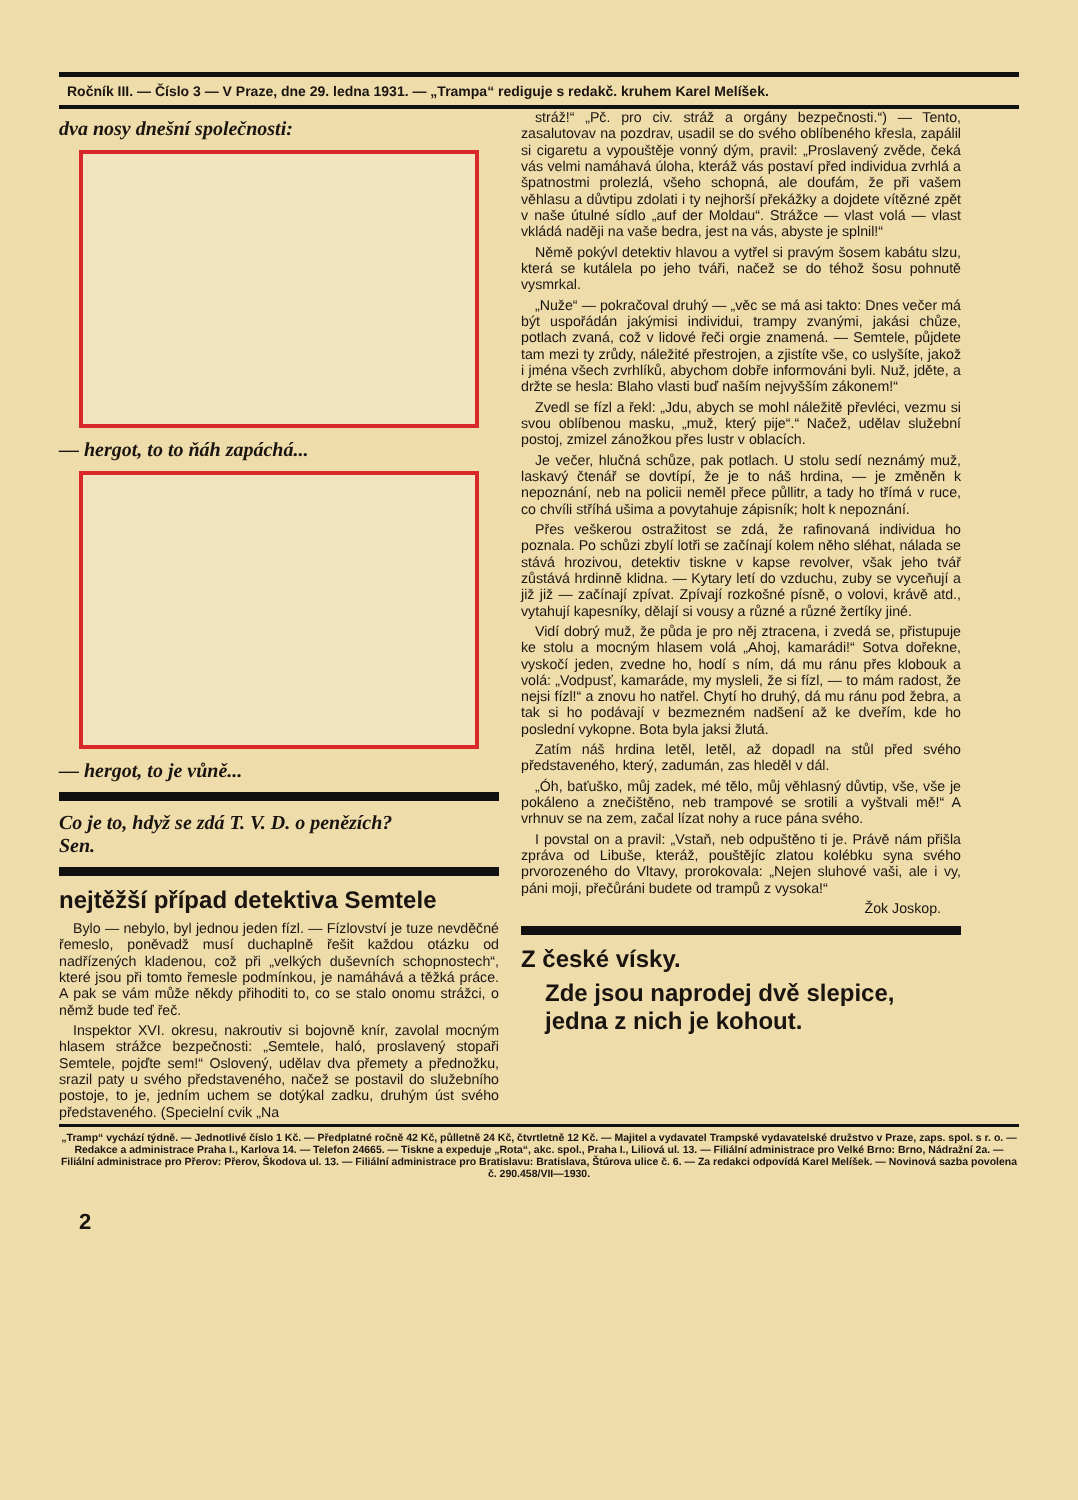Ročník III. — Číslo 3 — V Praze, dne 29. ledna 1931. — „Trampa“ rediguje s redakč. kruhem Karel Melíšek.
dva nosy dnešní společnosti:
— hergot, to to ňáh zapáchá...
— hergot, to je vůně...
Co je to, hdyž se zdá T. V. D. o penězích?
Sen.
nejtěžší případ detektiva Semtele
Bylo — nebylo, byl jednou jeden fízl. — Fízlovství je tuze nevděčné řemeslo, poněvadž musí duchaplně řešit každou otázku od nadřízených kladenou, což při „velkých duševních schopnostech“, které jsou při tomto řemesle podmínkou, je namáhává a těžká práce. A pak se vám může někdy přihoditi to, co se stalo onomu strážci, o němž bude teď řeč.
Inspektor XVI. okresu, nakroutiv si bojovně knír, zavolal mocným hlasem strážce bezpečnosti: „Semtele, haló, proslavený stopaři Semtele, pojďte sem!“ Oslovený, udělav dva přemety a přednožku, srazil paty u svého představeného, načež se postavil do služebního postoje, to je, jedním uchem se dotýkal zadku, druhým úst svého představeného. (Specielní cvik „Na
stráž!“ „Pč. pro civ. stráž a orgány bezpečnosti.“) — Tento, zasalutovav na pozdrav, usadil se do svého oblíbeného křesla, zapálil si cigaretu a vypouštěje vonný dým, pravil: „Proslavený zvěde, čeká vás velmi namáhavá úloha, kteráž vás postaví před individua zvrhlá a špatnostmi prolezlá, všeho schopná, ale doufám, že při vašem věhlasu a důvtipu zdolati i ty nejhorší překážky a dojdete vítězné zpět v naše útulné sídlo „auf der Moldau“. Strážce — vlast volá — vlast vkládá naději na vaše bedra, jest na vás, abyste je splnil!“
Němě pokývl detektiv hlavou a vytřel si pravým šosem kabátu slzu, která se kutálela po jeho tváři, načež se do téhož šosu pohnutě vysmrkal.
„Nuže“ — pokračoval druhý — „věc se má asi takto: Dnes večer má být uspořádán jakýmisi individui, trampy zvanými, jakási chůze, potlach zvaná, což v lidové řeči orgie znamená. — Semtele, půjdete tam mezi ty zrůdy, náležité přestrojen, a zjistíte vše, co uslyšíte, jakož i jména všech zvrhlíků, abychom dobře informováni byli. Nuž, jděte, a držte se hesla: Blaho vlasti buď naším nejvyšším zákonem!“
Zvedl se fízl a řekl: „Jdu, abych se mohl náležitě převléci, vezmu si svou oblíbenou masku, „muž, který pije“.“ Načež, udělav služební postoj, zmizel zánožkou přes lustr v oblacích.
Je večer, hlučná schůze, pak potlach. U stolu sedí neznámý muž, laskavý čtenář se dovtípí, že je to náš hrdina, — je změněn k nepoznání, neb na policii neměl přece půllitr, a tady ho třímá v ruce, co chvíli stříhá ušima a povytahuje zápisník; holt k nepoznání.
Přes veškerou ostražitost se zdá, že rafinovaná individua ho poznala. Po schůzi zbylí lotři se začínají kolem něho sléhat, nálada se stává hrozivou, detektiv tiskne v kapse revolver, však jeho tvář zůstává hrdinně klidna. — Kytary letí do vzduchu, zuby se vyceňují a již již — začínají zpívat. Zpívají rozkošné písně, o volovi, krávě atd., vytahují kapesníky, dělají si vousy a různé a různé žertíky jiné.
Vidí dobrý muž, že půda je pro něj ztracena, i zvedá se, přistupuje ke stolu a mocným hlasem volá „Ahoj, kamarádi!“ Sotva dořekne, vyskočí jeden, zvedne ho, hodí s ním, dá mu ránu přes klobouk a volá: „Vodpusť, kamaráde, my mysleli, že si fízl, — to mám radost, že nejsi fízl!“ a znovu ho natřel. Chytí ho druhý, dá mu ránu pod žebra, a tak si ho podávají v bezmezném nadšení až ke dveřím, kde ho poslední vykopne. Bota byla jaksi žlutá.
Zatím náš hrdina letěl, letěl, až dopadl na stůl před svého představeného, který, zadumán, zas hleděl v dál.
„Óh, baťuško, můj zadek, mé tělo, můj věhlasný důvtip, vše, vše je pokáleno a znečištěno, neb trampové se srotili a vyštvali mě!“ A vrhnuv se na zem, začal lízat nohy a ruce pána svého.
I povstal on a pravil: „Vstaň, neb odpuštěno ti je. Právě nám přišla zpráva od Libuše, kteráž, pouštějíc zlatou kolébku syna svého prvorozeného do Vltavy, prorokovala: „Nejen sluhové vaši, ale i vy, páni moji, přečůráni budete od trampů z vysoka!“
Žok Joskop.
Z české vísky.
Zde jsou naprodej dvě slepice, jedna z nich je kohout.
„Tramp“ vychází týdně. — Jednotlivé číslo 1 Kč. — Předplatné ročně 42 Kč, půlletně 24 Kč, čtvrtletně 12 Kč. — Majitel a vydavatel Trampské vydavatelské družstvo v Praze, zaps. spol. s r. o. — Redakce a administrace Praha I., Karlova 14. — Telefon 24665. — Tiskne a expeduje „Rota“, akc. spol., Praha I., Liliová ul. 13. — Filiální administrace pro Velké Brno: Brno, Nádražní 2a. — Filiální administrace pro Přerov: Přerov, Škodova ul. 13. — Filiální administrace pro Bratislavu: Bratislava, Štúrova ulice č. 6. — Za redakci odpovídá Karel Melíšek. — Novinová sazba povolena č. 290.458/VII—1930.
2